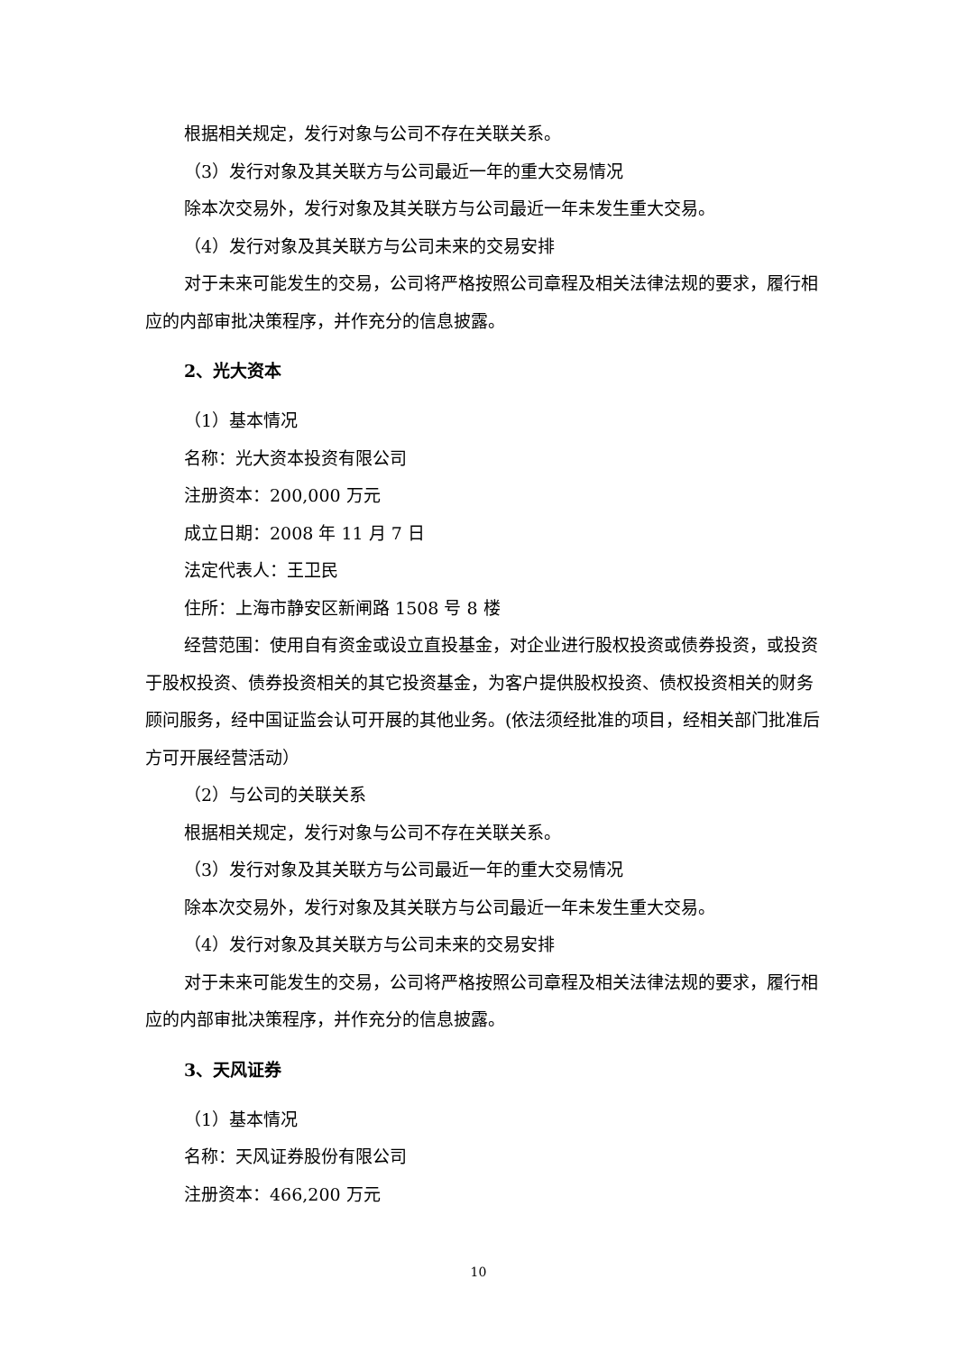根据相关规定，发行对象与公司不存在关联关系。
（3）发行对象及其关联方与公司最近一年的重大交易情况
除本次交易外，发行对象及其关联方与公司最近一年未发生重大交易。
（4）发行对象及其关联方与公司未来的交易安排
对于未来可能发生的交易，公司将严格按照公司章程及相关法律法规的要求，履行相应的内部审批决策程序，并作充分的信息披露。
2、光大资本
（1）基本情况
名称：光大资本投资有限公司
注册资本：200,000 万元
成立日期：2008 年 11 月 7 日
法定代表人：王卫民
住所：上海市静安区新闸路 1508 号 8 楼
经营范围：使用自有资金或设立直投基金，对企业进行股权投资或债券投资，或投资于股权投资、债券投资相关的其它投资基金，为客户提供股权投资、债权投资相关的财务顾问服务，经中国证监会认可开展的其他业务。(依法须经批准的项目，经相关部门批准后方可开展经营活动）
（2）与公司的关联关系
根据相关规定，发行对象与公司不存在关联关系。
（3）发行对象及其关联方与公司最近一年的重大交易情况
除本次交易外，发行对象及其关联方与公司最近一年未发生重大交易。
（4）发行对象及其关联方与公司未来的交易安排
对于未来可能发生的交易，公司将严格按照公司章程及相关法律法规的要求，履行相应的内部审批决策程序，并作充分的信息披露。
3、天风证券
（1）基本情况
名称：天风证券股份有限公司
注册资本：466,200 万元
10